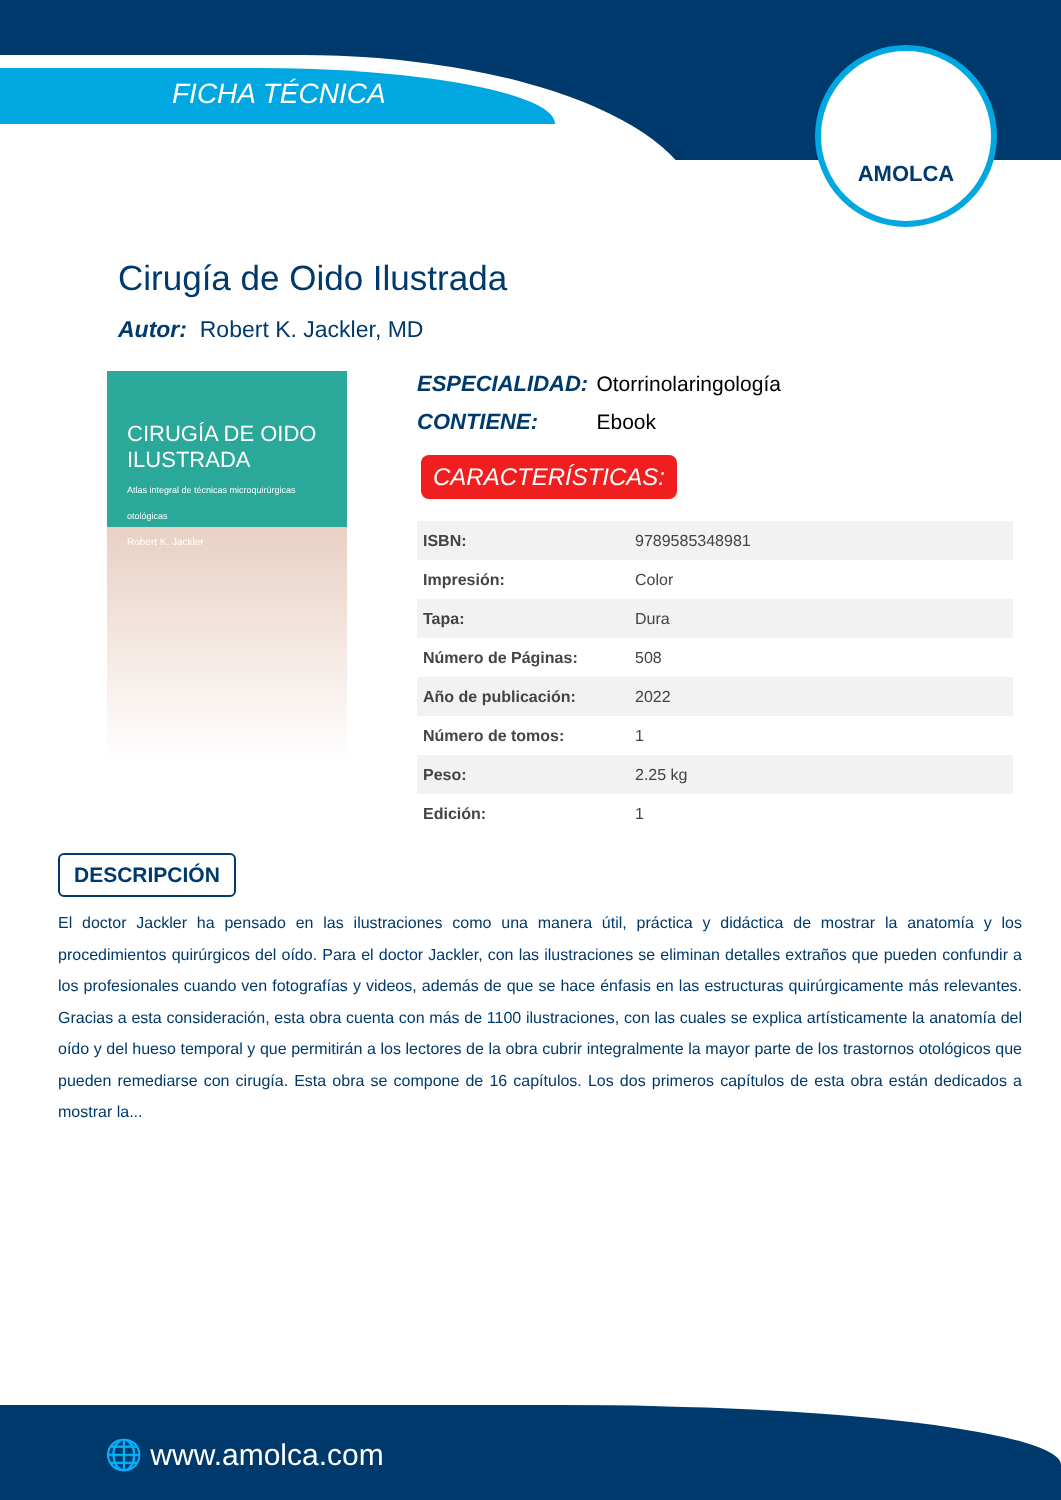FICHA TÉCNICA
AMOLCA
Cirugía de Oido Ilustrada
Autor: Robert K. Jackler, MD
CIRUGÍA DE OIDO ILUSTRADA
Atlas integral de técnicas microquirúrgicas otológicas
Robert K. Jackler
ESPECIALIDAD: Otorrinolaringología
CONTIENE: Ebook
CARACTERÍSTICAS:
| ISBN: | 9789585348981 |
| Impresión: | Color |
| Tapa: | Dura |
| Número de Páginas: | 508 |
| Año de publicación: | 2022 |
| Número de tomos: | 1 |
| Peso: | 2.25 kg |
| Edición: | 1 |
DESCRIPCIÓN
El doctor Jackler ha pensado en las ilustraciones como una manera útil, práctica y didáctica de mostrar la anatomía y los procedimientos quirúrgicos del oído. Para el doctor Jackler, con las ilustraciones se eliminan detalles extraños que pueden confundir a los profesionales cuando ven fotografías y videos, además de que se hace énfasis en las estructuras quirúrgicamente más relevantes. Gracias a esta consideración, esta obra cuenta con más de 1100 ilustraciones, con las cuales se explica artísticamente la anatomía del oído y del hueso temporal y que permitirán a los lectores de la obra cubrir integralmente la mayor parte de los trastornos otológicos que pueden remediarse con cirugía. Esta obra se compone de 16 capítulos. Los dos primeros capítulos de esta obra están dedicados a mostrar la...
🌐 www.amolca.com